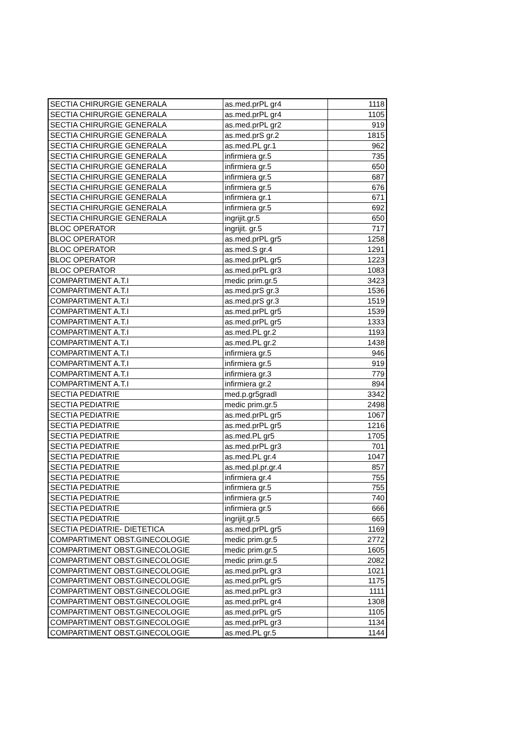| SECTIA CHIRURGIE GENERALA | as.med.prPL gr4 | 1118 |
| SECTIA CHIRURGIE GENERALA | as.med.prPL gr4 | 1105 |
| SECTIA CHIRURGIE GENERALA | as.med.prPL gr2 | 919 |
| SECTIA CHIRURGIE GENERALA | as.med.prS gr.2 | 1815 |
| SECTIA CHIRURGIE GENERALA | as.med.PL gr.1 | 962 |
| SECTIA CHIRURGIE GENERALA | infirmiera gr.5 | 735 |
| SECTIA CHIRURGIE GENERALA | infirmiera gr.5 | 650 |
| SECTIA CHIRURGIE GENERALA | infirmiera gr.5 | 687 |
| SECTIA CHIRURGIE GENERALA | infirmiera gr.5 | 676 |
| SECTIA CHIRURGIE GENERALA | infirmiera gr.1 | 671 |
| SECTIA CHIRURGIE GENERALA | infirmiera gr.5 | 692 |
| SECTIA CHIRURGIE GENERALA | ingrijit.gr.5 | 650 |
| BLOC OPERATOR | ingrijit. gr.5 | 717 |
| BLOC OPERATOR | as.med.prPL gr5 | 1258 |
| BLOC OPERATOR | as.med.S gr.4 | 1291 |
| BLOC OPERATOR | as.med.prPL gr5 | 1223 |
| BLOC OPERATOR | as.med.prPL gr3 | 1083 |
| COMPARTIMENT A.T.I | medic prim.gr.5 | 3423 |
| COMPARTIMENT A.T.I | as.med.prS gr.3 | 1536 |
| COMPARTIMENT A.T.I | as.med.prS gr.3 | 1519 |
| COMPARTIMENT A.T.I | as.med.prPL gr5 | 1539 |
| COMPARTIMENT A.T.I | as.med.prPL gr5 | 1333 |
| COMPARTIMENT A.T.I | as.med.PL gr.2 | 1193 |
| COMPARTIMENT A.T.I | as.med.PL gr.2 | 1438 |
| COMPARTIMENT A.T.I | infirmiera gr.5 | 946 |
| COMPARTIMENT A.T.I | infirmiera gr.5 | 919 |
| COMPARTIMENT A.T.I | infirmiera gr.3 | 779 |
| COMPARTIMENT A.T.I | infirmiera gr.2 | 894 |
| SECTIA PEDIATRIE | med.p.gr5gradI | 3342 |
| SECTIA PEDIATRIE | medic prim.gr.5 | 2498 |
| SECTIA PEDIATRIE | as.med.prPL gr5 | 1067 |
| SECTIA PEDIATRIE | as.med.prPL gr5 | 1216 |
| SECTIA PEDIATRIE | as.med.PL gr5 | 1705 |
| SECTIA PEDIATRIE | as.med.prPL gr3 | 701 |
| SECTIA PEDIATRIE | as.med.PL gr.4 | 1047 |
| SECTIA PEDIATRIE | as.med.pl.pr.gr.4 | 857 |
| SECTIA PEDIATRIE | infirmiera gr.4 | 755 |
| SECTIA PEDIATRIE | infirmiera gr.5 | 755 |
| SECTIA PEDIATRIE | infirmiera gr.5 | 740 |
| SECTIA PEDIATRIE | infirmiera gr.5 | 666 |
| SECTIA PEDIATRIE | ingrijit.gr.5 | 665 |
| SECTIA PEDIATRIE- DIETETICA | as.med.prPL gr5 | 1169 |
| COMPARTIMENT OBST.GINECOLOGIE | medic prim.gr.5 | 2772 |
| COMPARTIMENT OBST.GINECOLOGIE | medic prim.gr.5 | 1605 |
| COMPARTIMENT OBST.GINECOLOGIE | medic prim.gr.5 | 2082 |
| COMPARTIMENT OBST.GINECOLOGIE | as.med.prPL gr3 | 1021 |
| COMPARTIMENT OBST.GINECOLOGIE | as.med.prPL gr5 | 1175 |
| COMPARTIMENT OBST.GINECOLOGIE | as.med.prPL gr3 | 1111 |
| COMPARTIMENT OBST.GINECOLOGIE | as.med.prPL gr4 | 1308 |
| COMPARTIMENT OBST.GINECOLOGIE | as.med.prPL gr5 | 1105 |
| COMPARTIMENT OBST.GINECOLOGIE | as.med.prPL gr3 | 1134 |
| COMPARTIMENT OBST.GINECOLOGIE | as.med.PL gr.5 | 1144 |